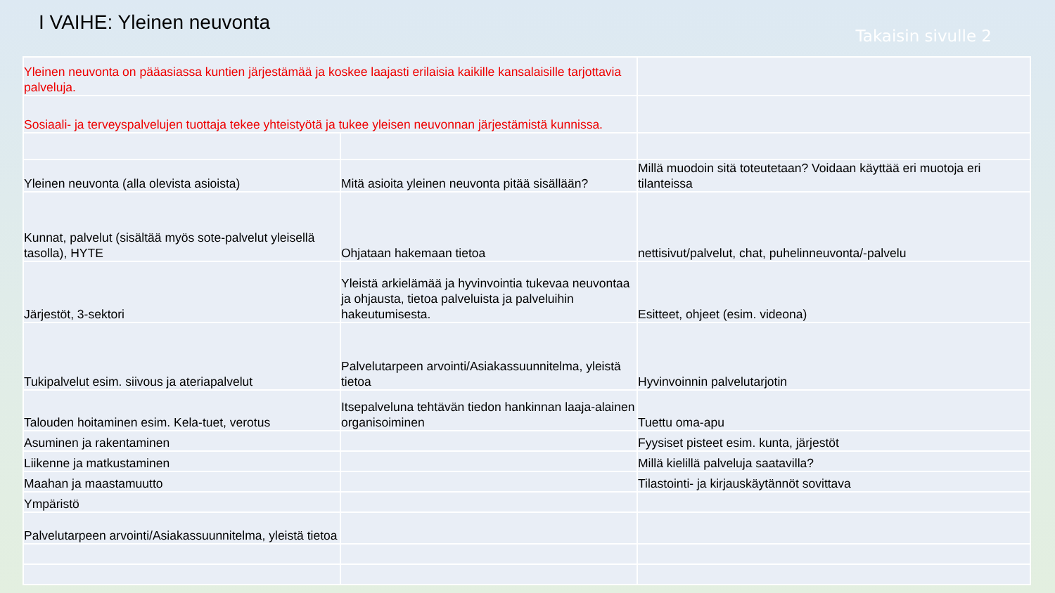I VAIHE: Yleinen neuvonta
Takaisin sivulle 2
| Yleinen neuvonta on pääasiassa kuntien järjestämää ja koskee laajasti erilaisia kaikille kansalaisille tarjottavia palveluja. | | |
| Sosiaali- ja terveyspalvelujen tuottaja tekee yhteistyötä ja tukee yleisen neuvonnan järjestämistä kunnissa. | | |
| Yleinen neuvonta (alla olevista asioista) | Mitä asioita yleinen neuvonta pitää sisällään? | Millä muodoin sitä toteutetaan? Voidaan käyttää eri muotoja eri tilanteissa |
| Kunnat, palvelut (sisältää myös sote-palvelut yleisellä tasolla), HYTE | Ohjataan hakemaan tietoa | nettisivut/palvelut, chat, puhelinneuvonta/-palvelu |
| Järjestöt, 3-sektori | Yleistä arkielämää ja hyvinvointia tukevaa neuvontaa ja ohjausta, tietoa palveluista ja palveluihin hakeutumisesta. | Esitteet, ohjeet (esim. videona) |
| Tukipalvelut esim. siivous ja ateriapalvelut | Palvelutarpeen arvointi/Asiakassuunnitelma, yleistä tietoa | Hyvinvoinnin palvelutarjotin |
| Talouden hoitaminen esim. Kela-tuet, verotus | Itsepalveluna tehtävän tiedon hankinnan laaja-alainen organisoiminen | Tuettu oma-apu |
| Asuminen ja rakentaminen | | Fyysiset pisteet esim. kunta, järjestöt |
| Liikenne ja matkustaminen | | Millä kielillä palveluja saatavilla? |
| Maahan ja maastamuutto | | Tilastointi- ja kirjauskäytännöt sovittava |
| Ympäristö | | |
| Palvelutarpeen arvointi/Asiakassuunnitelma, yleistä tietoa | | |